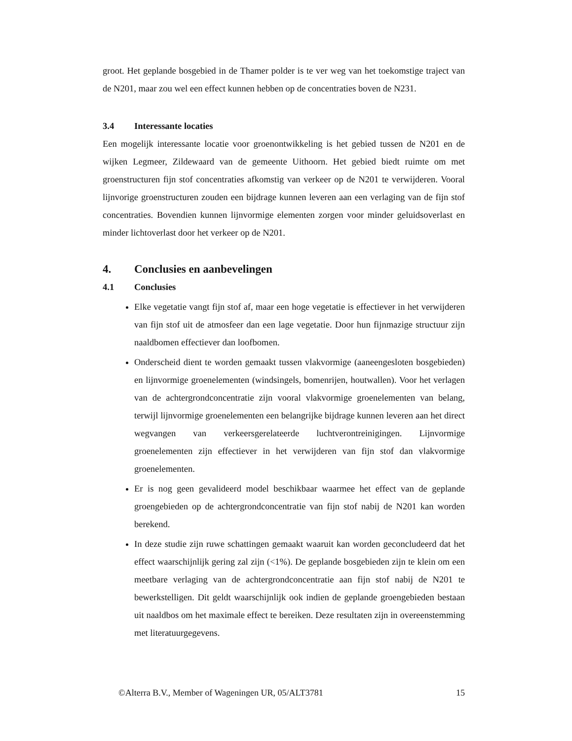groot. Het geplande bosgebied in de Thamer polder is te ver weg van het toekomstige traject van de N201, maar zou wel een effect kunnen hebben op de concentraties boven de N231.
3.4 Interessante locaties
Een mogelijk interessante locatie voor groenontwikkeling is het gebied tussen de N201 en de wijken Legmeer, Zildewaard van de gemeente Uithoorn. Het gebied biedt ruimte om met groenstructuren fijn stof concentraties afkomstig van verkeer op de N201 te verwijderen. Vooral lijnvorige groenstructuren zouden een bijdrage kunnen leveren aan een verlaging van de fijn stof concentraties. Bovendien kunnen lijnvormige elementen zorgen voor minder geluidsoverlast en minder lichtoverlast door het verkeer op de N201.
4. Conclusies en aanbevelingen
4.1 Conclusies
Elke vegetatie vangt fijn stof af, maar een hoge vegetatie is effectiever in het verwijderen van fijn stof uit de atmosfeer dan een lage vegetatie. Door hun fijnmazige structuur zijn naaldbomen effectiever dan loofbomen.
Onderscheid dient te worden gemaakt tussen vlakvormige (aaneengesloten bosgebieden) en lijnvormige groenelementen (windsingels, bomenrijen, houtwallen). Voor het verlagen van de achtergrondconcentratie zijn vooral vlakvormige groenelementen van belang, terwijl lijnvormige groenelementen een belangrijke bijdrage kunnen leveren aan het direct wegvangen van verkeersgerelateerde luchtverontreinigingen. Lijnvormige groenelementen zijn effectiever in het verwijderen van fijn stof dan vlakvormige groenelementen.
Er is nog geen gevalideerd model beschikbaar waarmee het effect van de geplande groengebieden op de achtergrondconcentratie van fijn stof nabij de N201 kan worden berekend.
In deze studie zijn ruwe schattingen gemaakt waaruit kan worden geconcludeerd dat het effect waarschijnlijk gering zal zijn (<1%). De geplande bosgebieden zijn te klein om een meetbare verlaging van de achtergrondconcentratie aan fijn stof nabij de N201 te bewerkstelligen. Dit geldt waarschijnlijk ook indien de geplande groengebieden bestaan uit naaldbos om het maximale effect te bereiken. Deze resultaten zijn in overeenstemming met literatuurgegevens.
©Alterra B.V., Member of Wageningen UR, 05/ALT3781 15